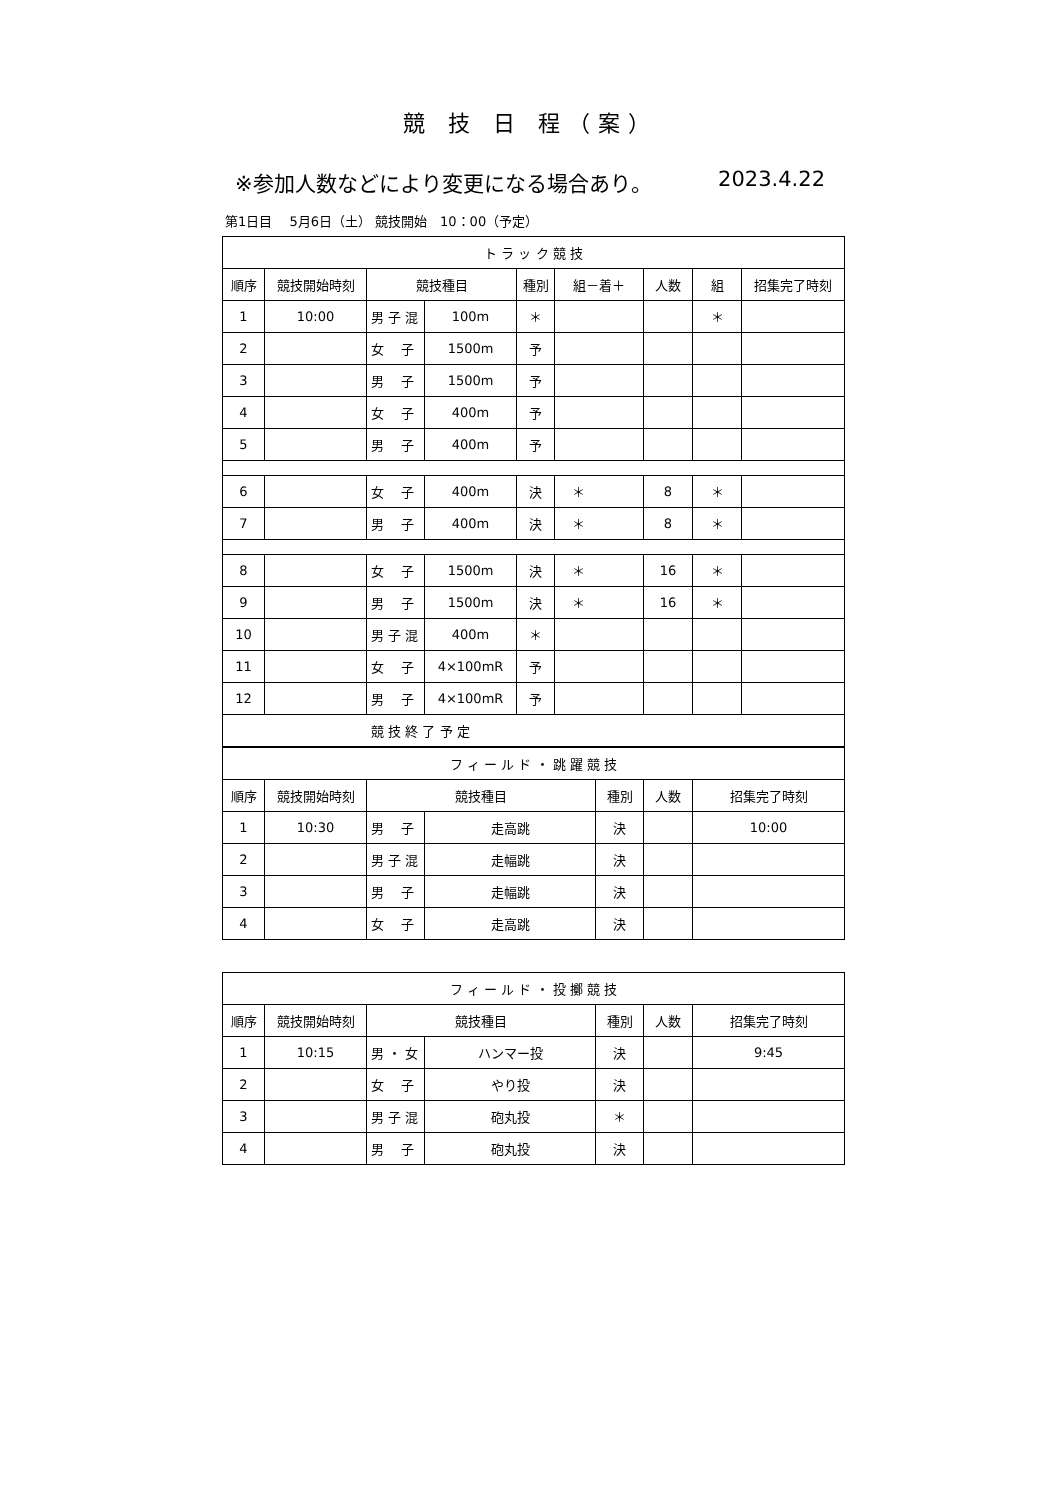競 技 日 程（案）
※参加人数などにより変更になる場合あり。 2023.4.22
第1日目　 5月6日（土） 競技開始　10：00（予定）
| ト ラ ッ ク 競 技 | | | | | | | | |
| --- | --- | --- | --- | --- | --- | --- | --- | --- |
| 順序 | 競技開始時刻 | 競技種目 | | 種別 | 組－着＋ | 人数 | 組 | 招集完了時刻 |
| 1 | 10:00 | 男 子 混 | 100m | ＊ | | | ＊ | |
| 2 | | 女 子 | 1500m | 予 | | | | |
| 3 | | 男 子 | 1500m | 予 | | | | |
| 4 | | 女 子 | 400m | 予 | | | | |
| 5 | | 男 子 | 400m | 予 | | | | |
| 6 | | 女 子 | 400m | 決 | ＊ | 8 | ＊ | |
| 7 | | 男 子 | 400m | 決 | ＊ | 8 | ＊ | |
| 8 | | 女 子 | 1500m | 決 | ＊ | 16 | ＊ | |
| 9 | | 男 子 | 1500m | 決 | ＊ | 16 | ＊ | |
| 10 | | 男 子 混 | 400m | ＊ | | | | |
| 11 | | 女 子 | 4×100mR | 予 | | | | |
| 12 | | 男 子 | 4×100mR | 予 | | | | |
| 競 技 終 了 予 定 | | | | | | | | |
| フ ィ ー ル ド ・ 跳 躍 競 技 | | | | | | |
| --- | --- | --- | --- | --- | --- | --- |
| 順序 | 競技開始時刻 | 競技種目 | | 種別 | 人数 | 招集完了時刻 |
| 1 | 10:30 | 男 子 | 走高跳 | 決 | | 10:00 |
| 2 | | 男 子 混 | 走幅跳 | 決 | | |
| 3 | | 男 子 | 走幅跳 | 決 | | |
| 4 | | 女 子 | 走高跳 | 決 | | |
| フ ィ ー ル ド ・ 投 擲 競 技 | | | | | | |
| --- | --- | --- | --- | --- | --- | --- |
| 順序 | 競技開始時刻 | 競技種目 | | 種別 | 人数 | 招集完了時刻 |
| 1 | 10:15 | 男 ・ 女 | ハンマー投 | 決 | | 9:45 |
| 2 | | 女 子 | やり投 | 決 | | |
| 3 | | 男 子 混 | 砲丸投 | ＊ | | |
| 4 | | 男 子 | 砲丸投 | 決 | | |